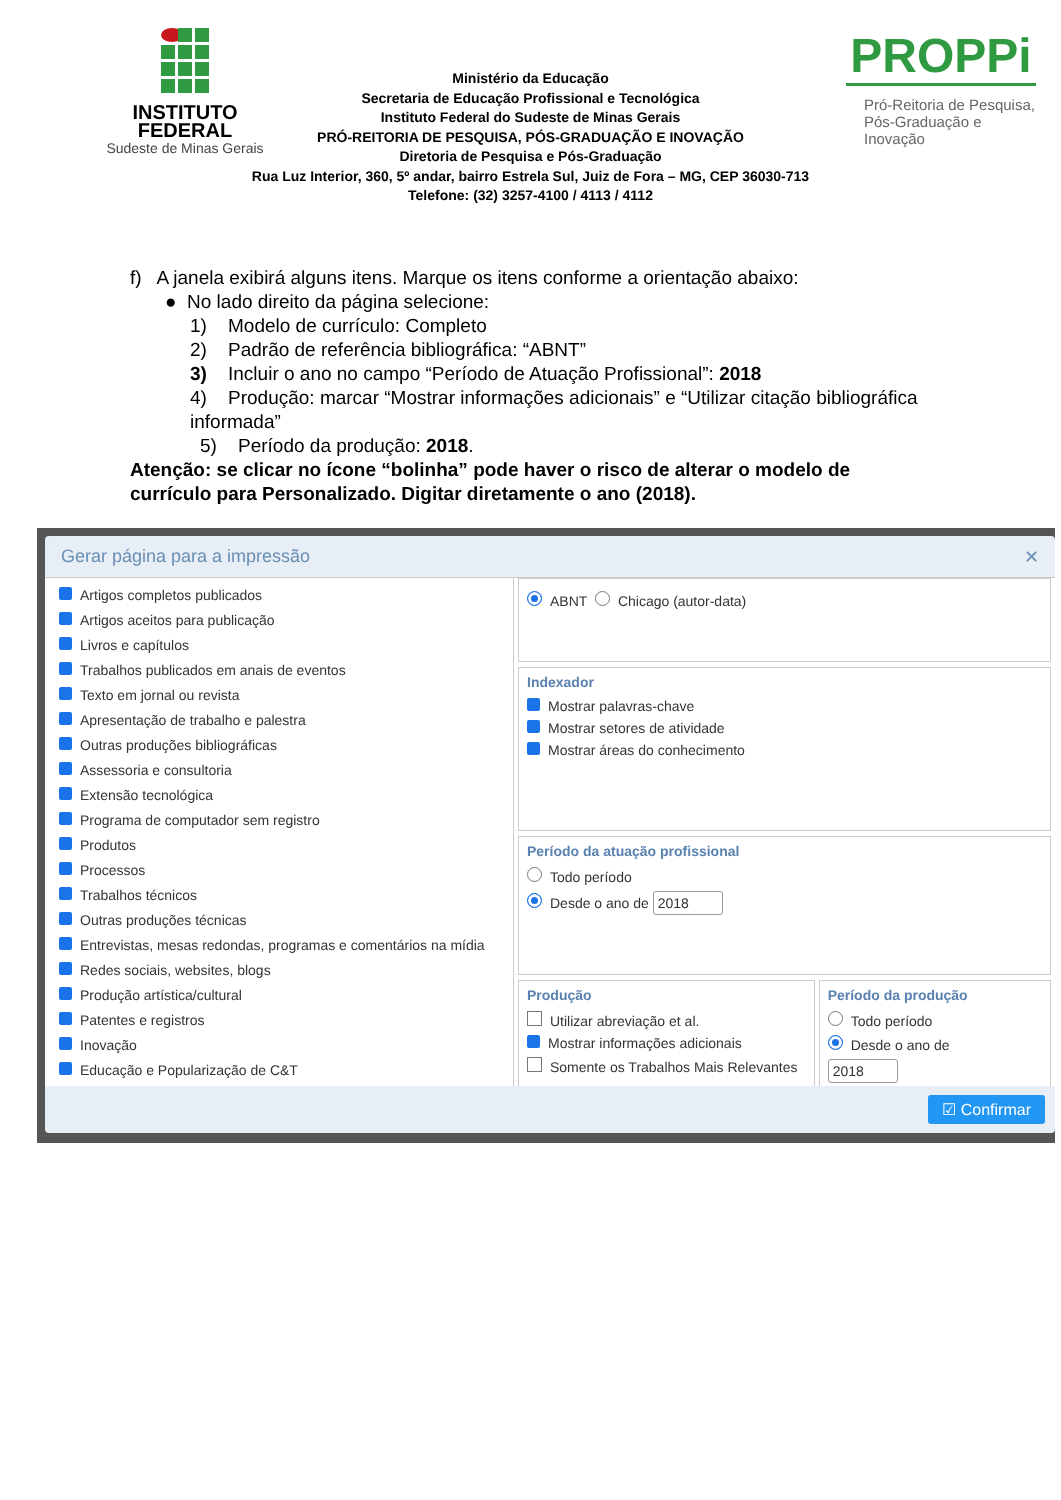INSTITUTO
FEDERAL
Sudeste de Minas Gerais
PROPPi
Pró-Reitoria de Pesquisa,
Pós-Graduação e Inovação
Ministério da Educação
Secretaria de Educação Profissional e Tecnológica
Instituto Federal do Sudeste de Minas Gerais
PRÓ-REITORIA DE PESQUISA, PÓS-GRADUAÇÃO E INOVAÇÃO
Diretoria de Pesquisa e Pós-Graduação
Rua Luz Interior, 360, 5º andar, bairro Estrela Sul, Juiz de Fora – MG, CEP 36030-713
Telefone: (32) 3257-4100 / 4113 / 4112
f) A janela exibirá alguns itens. Marque os itens conforme a orientação abaixo:
● No lado direito da página selecione:
1) Modelo de currículo: Completo
2) Padrão de referência bibliográfica: “ABNT”
3) Incluir o ano no campo “Período de Atuação Profissional”: 2018
4) Produção: marcar “Mostrar informações adicionais” e “Utilizar citação bibliográfica
informada”
5) Período da produção: 2018.
Atenção: se clicar no ícone “bolinha” pode haver o risco de alterar o modelo de currículo para Personalizado. Digitar diretamente o ano (2018).
Gerar página para a impressão ✕
Artigos completos publicados
Artigos aceitos para publicação
Livros e capítulos
Trabalhos publicados em anais de eventos
Texto em jornal ou revista
Apresentação de trabalho e palestra
Outras produções bibliográficas
Assessoria e consultoria
Extensão tecnológica
Programa de computador sem registro
Produtos
Processos
Trabalhos técnicos
Outras produções técnicas
Entrevistas, mesas redondas, programas e comentários na mídia
Redes sociais, websites, blogs
Produção artística/cultural
Patentes e registros
Inovação
Educação e Popularização de C&T
ABNT Chicago (autor-data)
Indexador
Mostrar palavras-chave
Mostrar setores de atividade
Mostrar áreas do conhecimento
Período da atuação profissional
Todo período
Desde o ano de 2018
Produção
Utilizar abreviação et al.
Mostrar informações adicionais
Somente os Trabalhos Mais Relevantes
Período da produção
Todo período
Desde o ano de
2018
☑ Confirmar